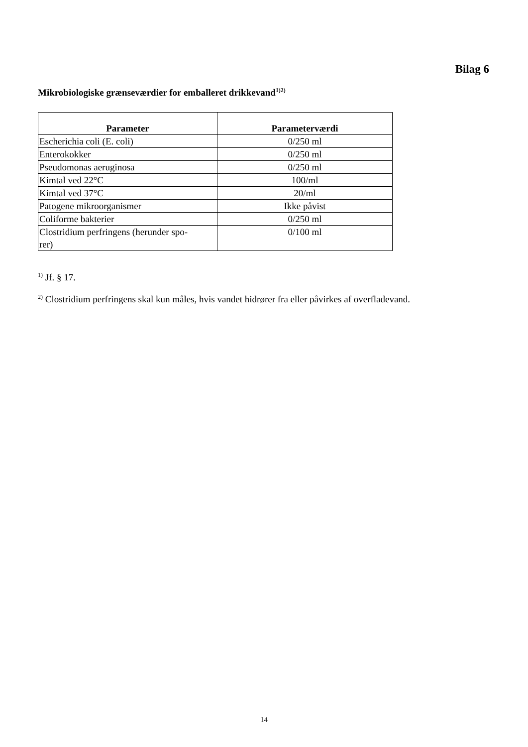Bilag 6
Mikrobiologiske grænseværdier for emballeret drikkevand<sup>1)2)</sup>
| Parameter | Parameterværdi |
| --- | --- |
| Escherichia coli (E. coli) | 0/250 ml |
| Enterokokker | 0/250 ml |
| Pseudomonas aeruginosa | 0/250 ml |
| Kimtal ved 22°C | 100/ml |
| Kimtal ved 37°C | 20/ml |
| Patogene mikroorganismer | Ikke påvist |
| Coliforme bakterier | 0/250 ml |
| Clostridium perfringens (herunder spo- rer) | 0/100 ml |
<sup>1)</sup> Jf. § 17.
<sup>2)</sup> Clostridium perfringens skal kun måles, hvis vandet hidrører fra eller påvirkes af overfladevand.
14